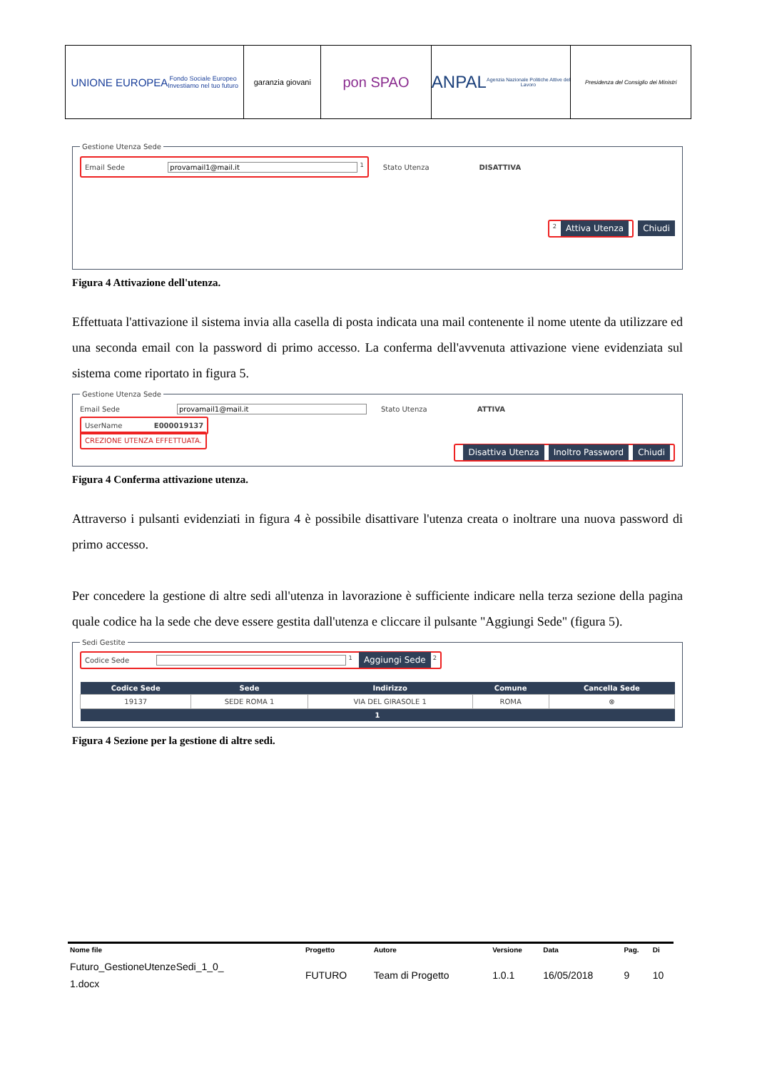UNIONE EUROPEA
Fondo Sociale Europeo
Investiamo nel tuo futuro
garanzia giovani
pon SPAO
ANPAL
Agenzia Nazionale Politiche Attive del Lavoro
Presidenza del Consiglio dei Ministri
Gestione Utenza Sede
Email Sede provamail1@mail.it <sup>1</sup> Stato Utenza DISATTIVA
<sup>2</sup> Attiva Utenza Chiudi
Figura 4 Attivazione dell'utenza.
Effettuata l'attivazione il sistema invia alla casella di posta indicata una mail contenente il nome utente da utilizzare ed una seconda email con la password di primo accesso. La conferma dell'avvenuta attivazione viene evidenziata sul sistema come riportato in figura 5.
Gestione Utenza Sede
Email Sede provamail1@mail.it Stato Utenza ATTIVA
UserName E000019137
CREZIONE UTENZA EFFETTUATA.
Disattiva Utenza Inoltro Password Chiudi
Figura 4 Conferma attivazione utenza.
Attraverso i pulsanti evidenziati in figura 4 è possibile disattivare l'utenza creata o inoltrare una nuova password di primo accesso.
Per concedere la gestione di altre sedi all'utenza in lavorazione è sufficiente indicare nella terza sezione della pagina quale codice ha la sede che deve essere gestita dall'utenza e cliccare il pulsante "Aggiungi Sede" (figura 5).
Sedi Gestite Codice Sede <sup>1</sup> Aggiungi Sede <sup>2</sup>
| Codice Sede | Sede | Indirizzo | Comune | Cancella Sede |
| --- | --- | --- | --- | --- |
| 19137 | SEDE ROMA 1 | VIA DEL GIRASOLE 1 | ROMA | ⊗ |
| 1 | | | | |
Figura 4 Sezione per la gestione di altre sedi.
| Nome file | Progetto | Autore | Versione | Data | Pag. | Di |
| --- | --- | --- | --- | --- | --- | --- |
| Futuro_GestioneUtenzeSedi_1_0_ 1.docx | FUTURO | Team di Progetto | 1.0.1 | 16/05/2018 | 9 | 10 |